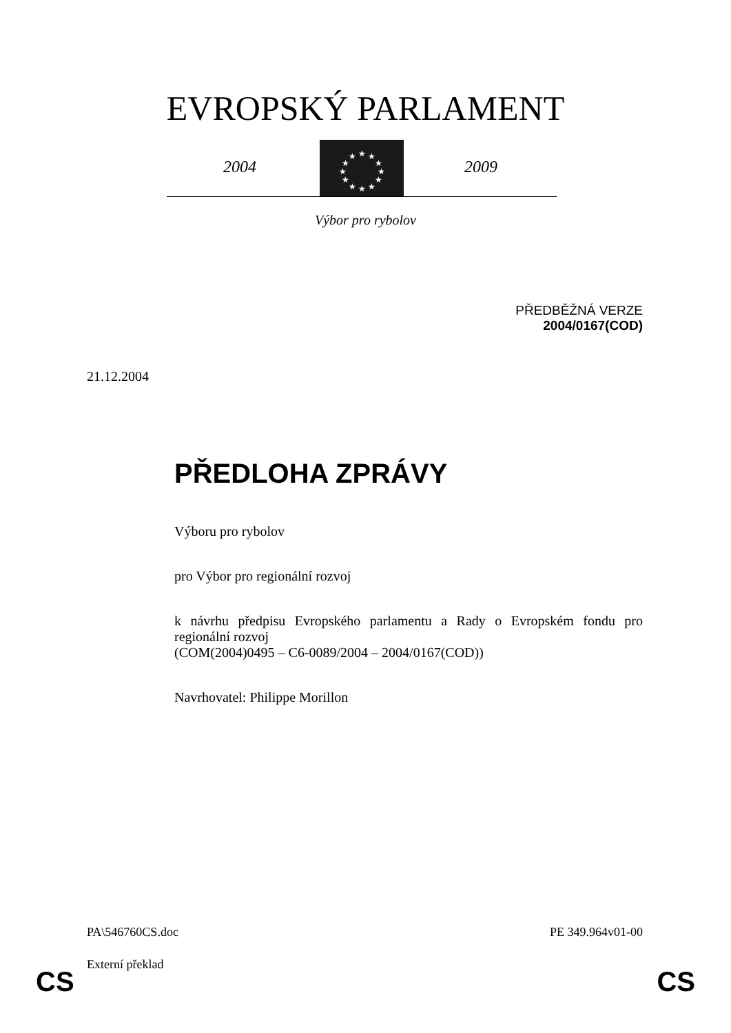EVROPSKÝ PARLAMENT
2004
★
★
★
★
★
★
★
★
★
★
★
★
2009
Výbor pro rybolov
PŘEDBĚŽNÁ VERZE
2004/0167(COD)
21.12.2004
PŘEDLOHA ZPRÁVY
Výboru pro rybolov
pro Výbor pro regionální rozvoj
k návrhu předpisu Evropského parlamentu a Rady o Evropském fondu pro regionální rozvoj
(COM(2004)0495 – C6-0089/2004 – 2004/0167(COD))
Navrhovatel: Philippe Morillon
PA\546760CS.doc PE 349.964v01-00
Externí překlad
CS CS